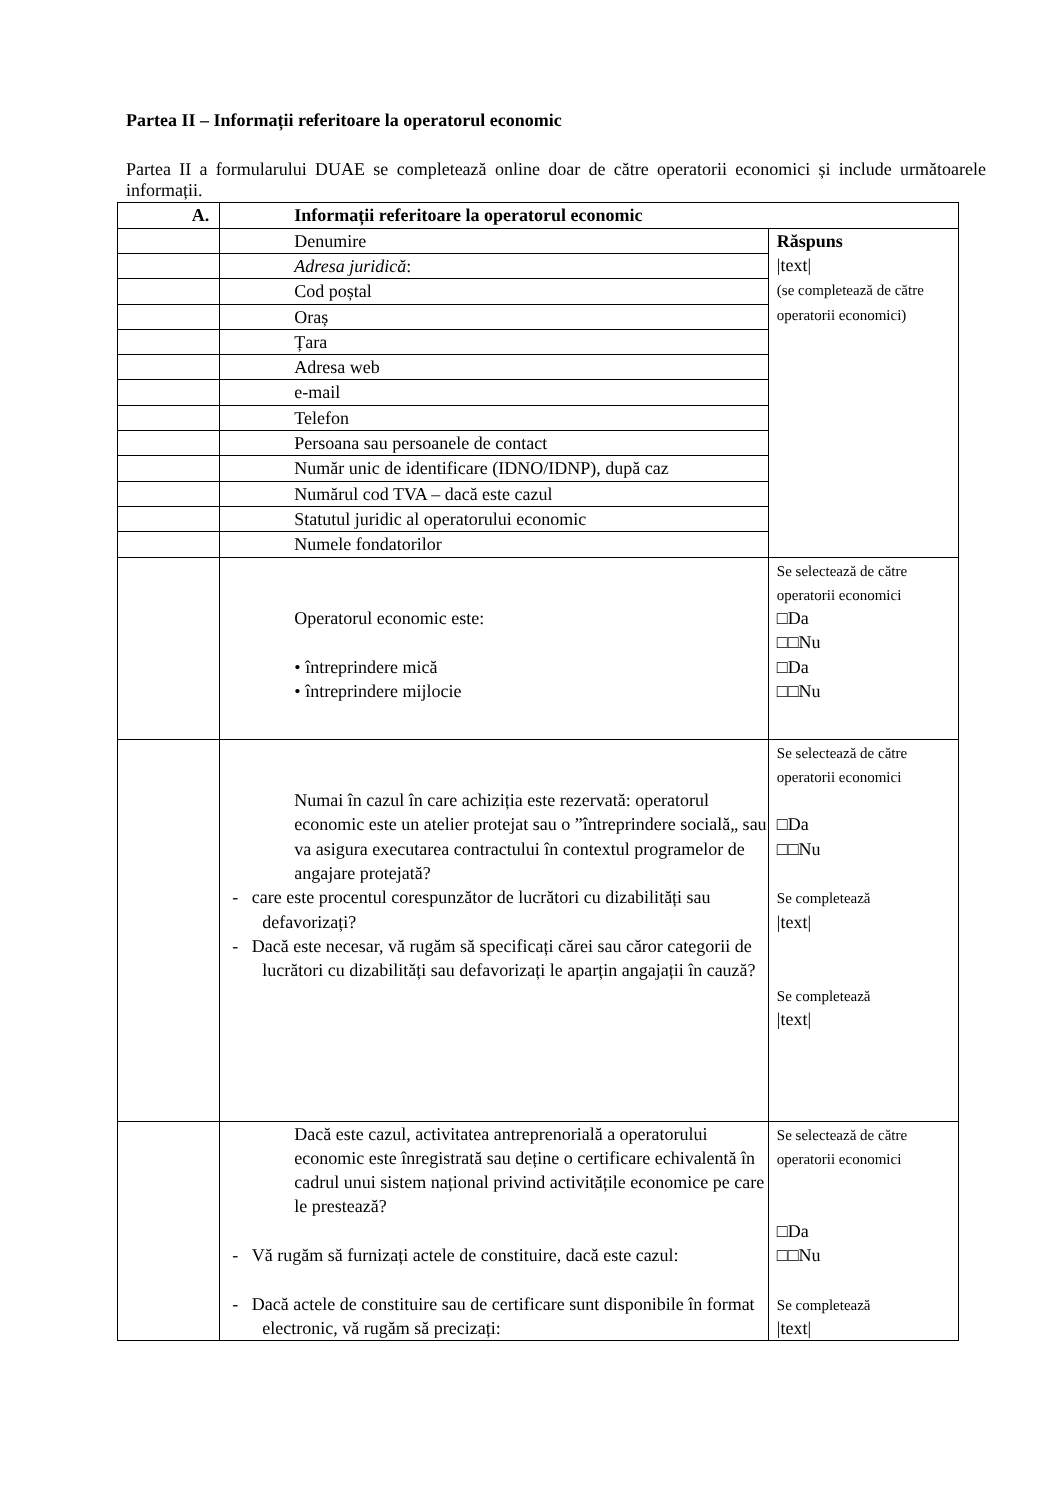Partea II – Informații referitoare la operatorul economic
Partea II a formularului DUAE se completează online doar de către operatorii economici și include următoarele informații.
| A. | Informații referitoare la operatorul economic | |
| | Denumire | Răspuns /text/ (se completează de către operatorii economici) |
| | Adresa juridică : | |
| | Cod poștal | |
| | Oraș | |
| | Țara | |
| | Adresa web | |
| | e-mail | |
| | Telefon | |
| | Persoana sau persoanele de contact | |
| | Număr unic de identificare (IDNO/IDNP), după caz | |
| | Numărul cod TVA – dacă este cazul | |
| | Statutul juridic al operatorului economic | |
| | Numele fondatorilor | |
| | Operatorul economic este: • întreprindere mică • întreprindere mijlocie | Se selectează de către operatorii economici □Da □□Nu □Da □□Nu |
| | Numai în cazul în care achiziția este rezervată: operatorul economic este un atelier protejat sau o ”întreprindere socială„ sau va asigura executarea contractului în contextul programelor de angajare protejată? - care este procentul corespunzător de lucrători cu dizabilități sau defavorizați? - Dacă este necesar, vă rugăm să specificați cărei sau căror categorii de lucrători cu dizabilități sau defavorizați le aparțin angajații în cauză? | Se selectează de către operatorii economici □Da □□Nu Se completează /text/ Se completează /text/ |
| | Dacă este cazul, activitatea antreprenorială a operatorului economic este înregistrată sau deține o certificare echivalentă în cadrul unui sistem național privind activitățile economice pe care le prestează? - Vă rugăm să furnizați actele de constituire, dacă este cazul: - Dacă actele de constituire sau de certificare sunt disponibile în format electronic, vă rugăm să precizați: | Se selectează de către operatorii economici □Da □□Nu Se completează /text/ |